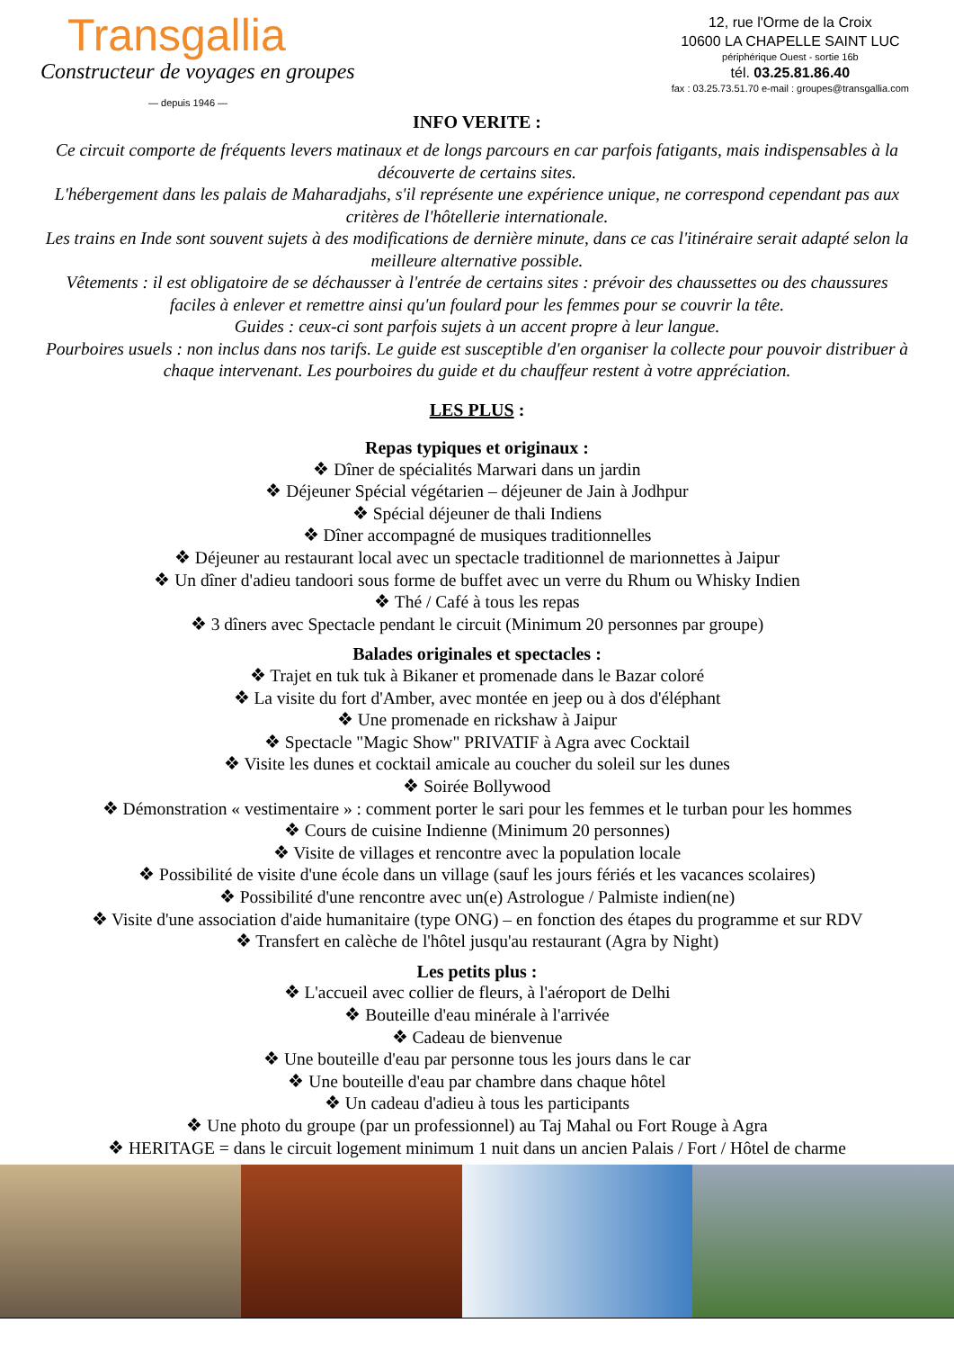Transgallia
Constructeur de voyages en groupes
— depuis 1946 —
12, rue l'Orme de la Croix
10600 LA CHAPELLE SAINT LUC
périphérique Ouest - sortie 16b
tél. 03.25.81.86.40
fax : 03.25.73.51.70 e-mail : groupes@transgallia.com
INFO VERITE :
Ce circuit comporte de fréquents levers matinaux et de longs parcours en car parfois fatigants, mais indispensables à la découverte de certains sites.
L'hébergement dans les palais de Maharadjahs, s'il représente une expérience unique, ne correspond cependant pas aux critères de l'hôtellerie internationale.
Les trains en Inde sont souvent sujets à des modifications de dernière minute, dans ce cas l'itinéraire serait adapté selon la meilleure alternative possible.
Vêtements : il est obligatoire de se déchausser à l'entrée de certains sites : prévoir des chaussettes ou des chaussures faciles à enlever et remettre ainsi qu'un foulard pour les femmes pour se couvrir la tête.
Guides : ceux-ci sont parfois sujets à un accent propre à leur langue.
Pourboires usuels : non inclus dans nos tarifs. Le guide est susceptible d'en organiser la collecte pour pouvoir distribuer à chaque intervenant. Les pourboires du guide et du chauffeur restent à votre appréciation.
LES PLUS :
Repas typiques et originaux :
❖ Dîner de spécialités Marwari dans un jardin
❖ Déjeuner Spécial végétarien – déjeuner de Jain à Jodhpur
❖ Spécial déjeuner de thali Indiens
❖ Dîner accompagné de musiques traditionnelles
❖ Déjeuner au restaurant local avec un spectacle traditionnel de marionnettes à Jaipur
❖ Un dîner d'adieu tandoori sous forme de buffet avec un verre du Rhum ou Whisky Indien
❖ Thé / Café à tous les repas
❖ 3 dîners avec Spectacle pendant le circuit (Minimum 20 personnes par groupe)
Balades originales et spectacles :
❖ Trajet en tuk tuk à Bikaner et promenade dans le Bazar coloré
❖ La visite du fort d'Amber, avec montée en jeep ou à dos d'éléphant
❖ Une promenade en rickshaw à Jaipur
❖ Spectacle "Magic Show" PRIVATIF à Agra avec Cocktail
❖ Visite les dunes et cocktail amicale au coucher du soleil sur les dunes
❖ Soirée Bollywood
❖ Démonstration « vestimentaire » : comment porter le sari pour les femmes et le turban pour les hommes
❖ Cours de cuisine Indienne (Minimum 20 personnes)
❖ Visite de villages et rencontre avec la population locale
❖ Possibilité de visite d'une école dans un village (sauf les jours fériés et les vacances scolaires)
❖ Possibilité d'une rencontre avec un(e) Astrologue / Palmiste indien(ne)
❖ Visite d'une association d'aide humanitaire (type ONG) – en fonction des étapes du programme et sur RDV
❖ Transfert en calèche de l'hôtel jusqu'au restaurant (Agra by Night)
Les petits plus :
❖ L'accueil avec collier de fleurs, à l'aéroport de Delhi
❖ Bouteille d'eau minérale à l'arrivée
❖ Cadeau de bienvenue
❖ Une bouteille d'eau par personne tous les jours dans le car
❖ Une bouteille d'eau par chambre dans chaque hôtel
❖ Un cadeau d'adieu à tous les participants
❖ Une photo du groupe (par un professionnel) au Taj Mahal ou Fort Rouge à Agra
❖ HERITAGE = dans le circuit logement minimum 1 nuit dans un ancien Palais / Fort / Hôtel de charme